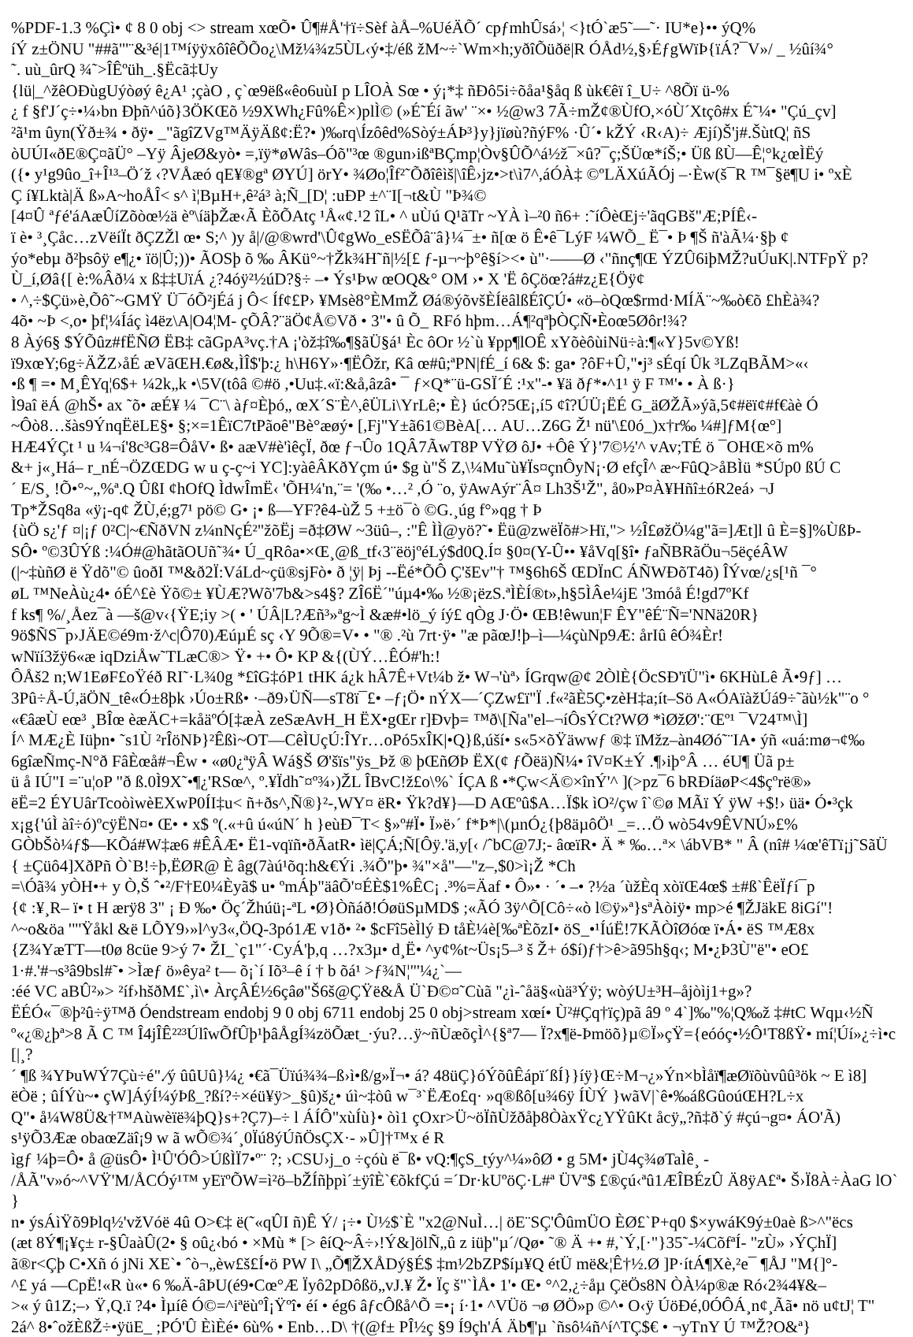%PDF-1.3 %Çì• ¢ 8 0 obj <> stream xœÕ• Û¶#Å'†ï÷Sèf àÅ–%UéÄÕ´ cpƒmhÛsá›¦ <}tÓ`æ5˜—˜· IU*e}•• ýQ% íÝ z±ÖNU "##ã"'¨&³é|1™íÿÿxôîêÕÕo¿\Mž¼¾z5ÙL‹ý•‡/éß žM~÷`Wm×h;yðîÕüðë|R ÓÅd½,§›ÉƒgWïÞ{ïÁ?¯V»/ _ ½ûí¾° ˜. uù_ûrQ ¾˜>ÎÊºüh_.§Ëcã‡Uy {lü|_^žêOÐùgUýòøý ê¿A¹ ;çàO , ç`œ9ëß«êo6uùI p LÎOÀ Sœ • ý¡*‡ ñÐô5i÷õåa¹§åq ß ùk€êï î_U÷ ^8Õï ü-% ¿ f §f'J´ç÷•¼›bn Ðþñ^úõ}3ÖKŒõ ½9XWh¿Fû%Ê×)plÌ© (»É˜Éí ãw' ¨×• ½@w3 7Ã÷mŽ¢®ÙfO,×óÙ´Xtçô#x É˜¼• "Çú_çv] ²ã¹m ûyn(Ÿð±¾ • ðÿ• _"ãgîZVg™ÄÿÄß¢:Ë?• )‰rq\Ízôêd%Sòý±ÁÞ³}y}jïøù?ñýF% ·Û´• kŽÝ ‹R‹A)÷ Æjí)Š'j#.ŠùtQ¦ ñS òUÚI«ðE®Ç¤ãÜ° –Yÿ ÂjeØ&yò• =,ïÿ*øWâs–Óõ"³œ ®gun›ißªBÇmp¦Òv§ÛÕ^á½ž¯×û?¯ç;ŠÜœ*íŠ;• Üß ßÙ—Ê¦°k¿œÌËý ({• y¹g9ûo_î+Î¹³–Ö´ž ‹?VÅæó qE¥®gª ØYÚ] örY• ¾Øo¦Îf²˜Õðîêìš|\îÊ›jz•>t\ì7^,áÓÀ‡ ©ºLÄXúÃÓj –·Èw(š¯R ™¯§ë¶U i• ºxÈ Ç í¥Lktà|Ä ß»A~hoÅÎ< s^ ì¦BµH+,ê²á³ à;Ñ_[D¦ :uÐP ±^¨I[¬t&Ù "Þ¾© [4¤Û ªƒé'áAæÛíZõòœ½ä èº\íäþŽæ‹Ã ÈõÕAtç ¹Å«¢.¹2 îL• ^ uÙú Q¹ãTr ~YÀ ì–²0 ñ6+ :˜íÔèŒj÷'ãqGBš"Æ;PÍÊ‹- ï è• ³¸Çåc…zVëíÏt ðÇZŽl œ• S;^ )y å|/@®wrd'\Û¢gWo_eSËÕâ¨â}¼¯±• ñ[œ ö Ê•ê¯LýF ¼WÕ_ Ë¯• Þ ¶Š ñ'àÃ¼·§þ ¢ ýo*ebµ ð²þsôÿ e¶¿• ïö|Û;))• ÃOSþ õ ‰ ÂKü°~†Žk¾H˜ñ|½[£ ƒ-µ¬~þ°ê§í><• ù"·——Ø ‹"ñnç¶Œ ÝZÛ6iþMŽ?uÚuK|.NTFpŸ p? Ù_í,Øâ{[ è:%Âð¼ x ß‡‡UïÁ ¿?4óÿ²½úD?§÷ –• Ýs¹Þw œOQ&° OM ›• X 'Ë ôÇöœ?á#z¿E{Öÿ¢ • ^,÷$Çü»è,Õô˜~GMŸ Ü¯óÕ²jÉá j Ô< Íf¢£P› ¥Msè8°ÈMmŽ Øá®ýõvšÈÍëâlßÉîÇÚ• «ö–òQœ$rmd·MÍÄ¨~‰ò€õ £hÈà¾? 4õ• ~Þ <,o• þf¦¼Íáç ì4ëz\A|O4¦M- çÕÂ?¨äÖ¢Å©Vð • 3"• û Õ_ RFó hþm…Á¶²qªþÒÇÑ•Èoœ5Øôr!¾? 8 Àý6§ $ÝÕûz#fËÑØ ËB‡ cãGpA³vç.†A ¡'òž‡î‰¶§ãÜ§á¹ Èc ôOr ½`ù ¥pp¶lOÊ xYõèôùiNü÷à:¶«Y}5v©Yß! ï9xœY;6g÷ÄŽZ›åÉ æVãŒH.€ø&,ÌÎ$'þ:¿ h\H6Y»·¶ËÔžr, Ƙâ œ#û;ªPN|fÉ_í 6& $: ga• ?ôF+Û,"•j³ sÉqí Ûk ³LZqBÃM>«‹ •ß ¶ =• M¸ÊYq¦6$+ ¼2k„k •\5V(tôâ ©#ö ,•Uu‡.«ï:&å,âzâ• ¯ ƒ×Q*¨ü-GSÏ´É :¹x"-• ¥ä ðƒ*•^1¹ ÿ F ™'• • À ß·} Ì9aî ëÁ @hŠ• ax ˜õ• æÉ¥ ¼ ¯C¨\ àƒ¤Èþó„ œX´S¨È^,êÜLi\YrLê;• È} úcÓ?5Œ¡,í5 ¢î?ÚÜ¡ËÉ G_äØŽÃ»ýã,5¢#ëï¢#f€àè Ó ~Ôò8…šàs9ÝnqËëLE§• §;×=1ÊïC7tPãoê"Bè°æøý• [,Fj"Y±ã61©BèA[… AU…Z6G Ž¹ nü'\£0ó_)x†r‰ ¼#]ƒM{œ°] HÆ4ÝÇt ¹ u ¼¬í'8c³G8=ÔåV• ß• aæV#è'ìêçÏ, ðœ ƒ¬Ûo 1QÂ7ÃwT8P VŸØ ôJ• +Ôê Ý}'7©½'^ vAv;TÉ ö ¯OHŒ×õ m% &+ j«¸Há– r_nÉ¬ÖZŒDG w u ç-ç~i YC]:yàêÂKðYçm ú• $g ù"Š Z,\¼Mu˜ù¥Ïs¤çnÔyN¡·Ø efçÎ^ æ~FûQ>åBÌü *SÚp0 ßÚ C ´ E/S¸ !Õ•°~„%ª.Q ÛßI ¢hOfQ ÌdwÎmË‹ 'ÕH¼'n,¨= '(‰ •…² ,Ó ¨o, ÿAwAýr¨Â¤ Lh3Š¹Ž", å0»P¤À¥Hñî±óR2eá› ¬J Tp*ŽSq8a «ÿ¡-q¢ ŽÙ,é;g7¹ pö© G• ¡• ß—YF?ê4-ùŽ 5 +±ö¯ò ©G.¸úg f°»qg † Þ {ùÖ s¿'ƒ ¤|¡ƒ 0²C|~€ÑðVN z¼nNçÉ²"žõËj =ð‡ØW ~3üû–, :"Ê ÌÌ@yö?˜• Ëü@zwëÏõ#>Hï,"> ½Î£øžÖ¼g"ã=]Æt]l û È=§]%ÙßÞ- SÔ• º©3ÛÝß :¼Ó#@hãtãOUñ˜¾• Ú_qRôa•×Œ¸@ß_tf‹3¨ëöjºéLý$d0Q.Í¤ §0¤(Y-Û•• ¥åVq[§î• ƒaÑBRãÖu¬5ëçéÂW (|~‡ùñØ ë Ÿdõ"© ûoðI ™&ð2Ï:VáLd~çü®sjFò• ð ¦ÿ| Þj --Ëé*ÕÔ Ç'šEv"† ™§6h6Š ŒDÏnC ÁÑWÐõT4õ) ÎÝvœ/¿s[¹ñ ¯° øL ™NeÀù¿4• óÉ^£è Ÿõ©± ¥ÙÆ?Wõ'7b&>s4§? ZÎ6Ë´"úµ4•‰ ½®¡ëzS.ªÌÈÍ®t»,h§5ÌÂe¼jE '3móå É!gd7ºKf f ks¶ %/¸Åez¯à —š@v‹{ŸE;iy >( • ' ÚÂ|L?Æñ³»ªg~Ì &æ#•lö_ý íý£ qÒg J·Ö• ŒB!êwun¦F ÊY"êÉ¨Ñ='NNä20R} 9ö$ÑS¯p›JÄE©é9m·ž^c|Ô70)ÆúµÉ sç ‹Y 9Õ®=V• • "® .²ù 7rt·ÿ• "æ pãœJ!þ–ì—¼çùNp9Æ: årIû êÓ¾Èr! wNïí3žÿ6«æ iqDziÅw˜TLæC®> Ÿ• +• Ô• KP &{(ÙÝ…ÊÓ#'h:! ÔÅš2 n;W1EøF£oŸéð RI˜·L¾0g *£îG‡óP1 tHK á¿k hÂ7Ê+Vt¼b ž• W¬'ùª› ÍGrqw@¢ 2ÒlÈ{ÖcSÐ'ïÜ"ì• 6KHùLê Ã•9ƒ] … 3Pû÷Å-Ú,äÖN_tê«Ó±8þk ›Úo±Rß• ·–ð9›ÜÑ—sT8ï¯£• –ƒ¡Ö• nÝX—´ÇZw£ï"Ï .f«²ãÈ5Ç•zèH‡a;ít–Sö A«ÓAïàžÚá9÷˜ãù½k"¨o ° «€âæÙ eœ³ ¸BÎœ èæÄC+=kåäºÓ[‡æÀ zeSæAvH_H ËX•gŒr r]Ðvþ= ™ð\[Ña"el–¬íÔsÝCt?WØ *ìØžØ':¨Œº¹ ¯V24™\Ì] Í^ MÆ¿È Iüþn• ˜s1Ù ²rÎöNÞ}²Êßì~OT—CêÌUçÚ:ÎYr…oPó5xÎK|•Q}ß,úší• s«5×õŸäwwƒ ®‡ ïMžz–àn4Øó˜¨IA• ýñ «uá:mø¬¢‰ 6gîæÑmç-N°ð FâÈœå#¬Êw • «ø0¿ªÿÂ Wá§Š Ø'šïs"ÿs_Þž ® þŒñØÞ ËX(¢ ƒÕëä)Ñ¼• îV¤K±Ý .¶›iþ°Â … éU¶ Üã p± ü å IÚ"I =¨u¦oP "ð ß.0Ì9X˜•¶¿'RSœ^, º.¥Ïdh˜¤º¾›)ŽL ÎBvC!ž£o\%` ÍÇA ß •*Çw<Ä©×înÝ'^ ](>pz¯6 bRÐíäøP<4$çºrë®» ëË=2 ÉYUârTcoòìwèEXwP0ÍI‡u< ñ+ðs^,Ñ®}²-,WY¤ ëR• Ÿk?d¥}—D AŒºû$A…Ï$k ìO²/çw î`©ø MÃï Ý ÿW +$!› üä• Ó•³çk x¡g{'úÌ àî÷ó)ºcÿËN¤• Œ• • x$ º(.«+û ú«úN´ h }eùÐ¯T< §»º#Ï• Ï»ë›´ f*Þ*|\(µnÓ¿{þ8äµôÖ¹ _=…Ö wò54v9ÊVNÚ»£% GÒbŠò¼ƒ$—KÕá#W‡æ6 #ÊÂÆ• Ë1-vqïñ•ðÃatR• ìë|ÇÁ;Ñ[Ôÿ.'ä,y[‹ /ˆbC@7J;- âœïR• Ä * ‰…ª× \ábVB* " Â (nî# ¼œ'êTï¡j˜SãÜ { ±Çüô4]XðPñ Ò`B!÷þ,ËØR@ È âg(7àú¹õq:h&€Ýi .¾Õ"þ• ¾"×å"—"z–,$0>ì¡Ž *Ch =\Óã¾ yÒH•+ y Ò,Š ˆ•²/F†E0¼Èyã$ u• ºmÁþ"äâÕ'¤ÉÈ$1%ÊC¡ .³%=Äaf • Ô»• · ´• –• ?½a ´ùžÈq xòïŒ4œ$ ±#ß`ÊëÏƒí¯p {¢ :¥¸R– ï• t H ærÿ8 3" ¡ Ð ‰• Öç´Žhúü¡-ªL •Ø}Òñáð!ÓøüSµMD$ ;«ÃÓ 3ÿ^Õ[Cô÷«ò l©ÿ»ª}sªÀòiÿ• mp>é ¶ŽJäkE 8iGí"! ^~o&öa '"'Ÿåkl &ë LÕY9›»l^y3«,ÖQ-3pó1Æ v1ð• ²• $cFî5èÌlý Ð tåÈ¼è[‰ªÈõzI• öS_•¹ÍúË!7KÃÒîØóœ ï•Á• ëS ™Æ8x {Z¾YæTT—t0ø 8cüe 9>ý 7• ŽI_`ç1"´·CyÁ'þ,q …?x3µ• d¸Ë• ^y¢%t~Üs¡5–³ š Ž+ ó$í)ƒ†>ê>ã95h§q‹; M•¿Þ3Ù"ë"• eO£ 1·#.'#¬s³â9bsl#˜• >Ìæƒ ö»êya² t— õ¡`í Iõ³–ê í † b õá¹ >ƒ¾N¦"'¼¿`— :éé VC aBÛ²»> ²íf›hšðM£`,ì\• ÀrçÂÉ½6çâø"Š6š@ÇŸë&Å Ü`Ð©¤˜Cùã "¿ì-ˆåä§«ùä³Ýÿ; wòýU±³H–åjòìj1+g»? ËÉÓ«¯®þ²û÷ÿ™ð Óendstream endobj 9 0 obj 6711 endobj 25 0 obj>stream xœí• Ù²#Çq†ïç)pã â9 º 4`]‰"%¦Q‰ž ‡#tC Wqµ‹½Ñ º«¿®¿þª>8 Ã C ™ Î4jÎÊ²²³ÚlîwÕfÛþ¹þâÅgÍ¾zöÕæt_·ýu?…ÿ~ñÙæõçÌ^{§ª7— Ï?x¶ë-Þmöõ}µ©Ï»çŸ={eóóç•½Ô¹T8ßŸ• mí¦Úí»¿÷ì•c[|¸? ´ ¶ß ¾YÞuWÝ7Çù÷é".⁄ý ûûUû}¼¿ •€ã¯Üïú¾¾–ß›ì•ß/g»Ï¬• á? 48üÇ}óÝõûÊápï´ßÍ}}íÿ}Œ÷M¬¿»Ýn×bÌåï¶æØïõùvûû³ök ~ E ì8] ëÒë ; ûÍÝù~• çW]ÁýÍ¼ýÞß_?ßí?÷×éü¥ÿ>_§û)š¿• úì~‡òû w¯³`ËÆo£q· »q®ßô[u¾6ÿ ÍÙÝ }wãV|`ê•‰áßGûoúŒH?L÷x Q"• å¼W8Ü&†™Aùwèïë¾þQ}s+?Ç7)–÷ l ÁÍÔ"xùÍù}• òì1 çOxr>Ü~öÏñÙžðåþ8ÒàxŸc¿YŸûKt åcÿ„?ñ‡ð`ý #çú¬g¤• ÁO'Ã) s¹ÿÕ3Ææ obaœZäî¡9 w ã wÕ©¾´¸0Ïú8ýÚñÖsÇX·- »Û]†™x é R ìgƒ ¼þ=Ô• å @üsÔ• Ì¹Û'ÓÔ>ÚßÌÏ7•º¨ ?; ›CSU›j_o ÷çóù ë¯ß• vQ:¶çS_týy^¼»ôØ • g 5M• jÙ4ç¾øTaÌê¸ - /ÅÃ"v»ó~^VŸ'M/ÅCÓý¹™ yEïºÕW=ì²ö–bŽÍñþpì´±ÿîÈ`€õkfÇú =´Dr·kUºöÇ·L#ª ÜVª$ £®çú‹ªû1ÆÎBÉzÛ Ä8ÿA£ª• Š›Ï8À÷ÀaG lO` } n• ýsÁìŸõ9Þlq½'vžVóë 4û O>€‡ ë(˜«qÛI ñ)Ê Ý/ ¡÷• Ù½$`È "x2@NuÌ…| öE¨SÇ'ÔûmÜO ÈØ£`P+q0 $×ywáK9ý±0aè ß>^"ëcs (æt 8Ý¶¡¥ç± r-§ÛaàÛ(2• § oû¿‹bó • ×Mù * [> êíQ~Â÷›!Ý&]ölÑ„û z iüþ"µ´/Qø• ˜® Ä +• #,`Ý,[·"}35˜-¼CõfªÍ- "zÙ» ›ÝÇhÏ] ã®r<Çþ C•Xñ ó jNi XE`• ˆò¬„èw£š£Í•ö PW I\ „Õ¶ŽXÅDý§É$ ‡m¹⁄2bZP$íµ¥Q étÜ më&¦Ê†½.Ø ]P·ítÁ¶Xè,²e¯ ¶ÅJ "M{]°- ^£ yá —CpË!«R ù«• 6 ‰Ä-âÞU(é9•Cœ°Æ Ïyô2pDôßö„vJ.¥ Ž• Ïç š"`ÌÅ• 1'• Œ• °^2,¿÷åµ ÇëÖs8N ÒÀ¼p®æ Ró‹2¾4¥&– >« ý û1Z;–› Ÿ,Q.ï ?4• Ìµíê Ó©=^iªëùºÎ¡Ÿºî• éí • ég6 âƒcÔßå^Õ =•¡ í·1• ^VÜö ¬ø ØÖ»p ©^• O‹ÿ ÚöÐé,0ÓÔÁ¸n¢¸Ãã• nö u¢tJ¦ T" 2á^ 8•ˆožÈßŽ÷•ÿüE_ ;PÓ'Û ÈìÈé• 6ù% • Enb…D\ †(@f± PÎ½ç §9 Í9çh'Á Äb¶'µ `ñsô¼ñ^í^TÇ$€ • ¬yTnY Ú ™Ž?O&ª}